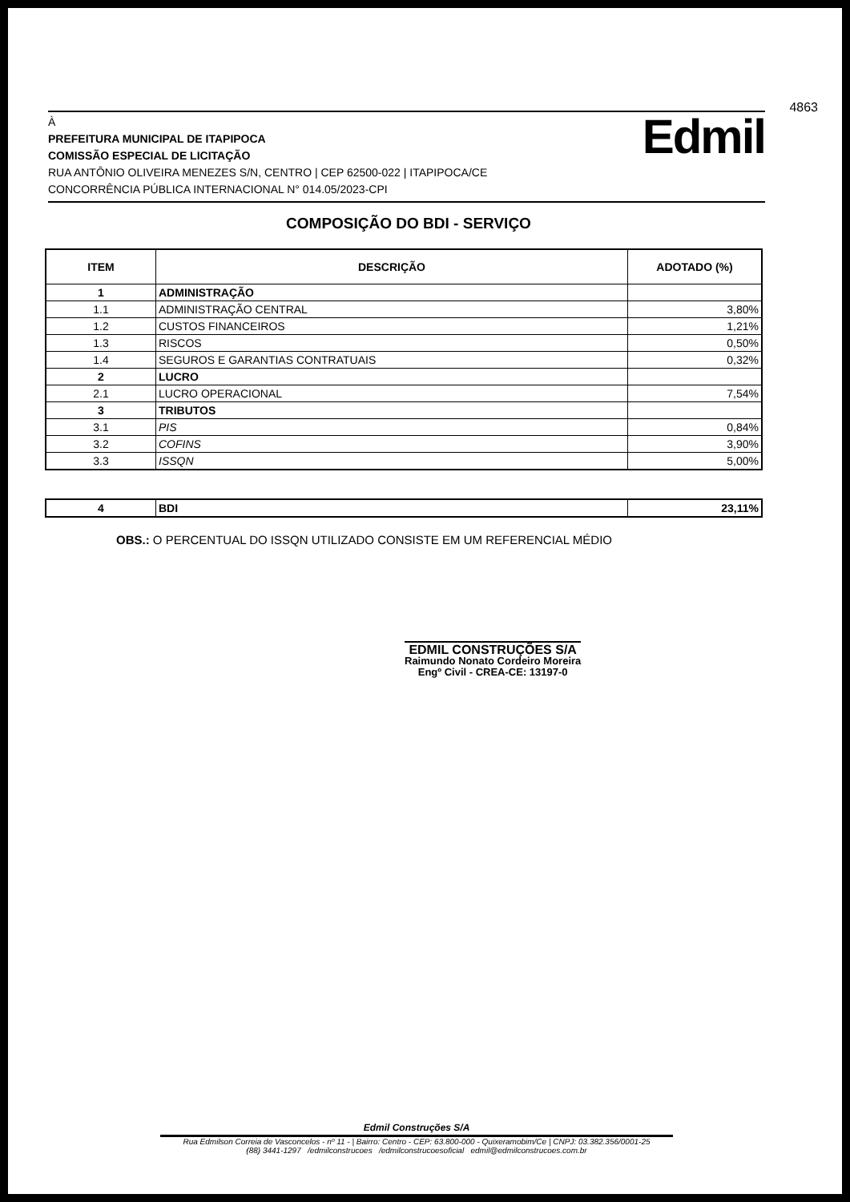4863
À
PREFEITURA MUNICIPAL DE ITAPIPOCA
COMISSÃO ESPECIAL DE LICITAÇÃO
RUA ANTÔNIO OLIVEIRA MENEZES S/N, CENTRO | CEP 62500-022 | ITAPIPOCA/CE
CONCORRÊNCIA PÚBLICA INTERNACIONAL N° 014.05/2023-CPI
Edmil
COMPOSIÇÃO DO BDI - SERVIÇO
| ITEM | DESCRIÇÃO | ADOTADO (%) |
| --- | --- | --- |
| 1 | ADMINISTRAÇÃO | |
| 1.1 | ADMINISTRAÇÃO CENTRAL | 3,80% |
| 1.2 | CUSTOS FINANCEIROS | 1,21% |
| 1.3 | RISCOS | 0,50% |
| 1.4 | SEGUROS E GARANTIAS CONTRATUAIS | 0,32% |
| 2 | LUCRO | |
| 2.1 | LUCRO OPERACIONAL | 7,54% |
| 3 | TRIBUTOS | |
| 3.1 | PIS | 0,84% |
| 3.2 | COFINS | 3,90% |
| 3.3 | ISSQN | 5,00% |
| 4 | BDI | 23,11% |
OBS.: O PERCENTUAL DO ISSQN UTILIZADO CONSISTE EM UM REFERENCIAL MÉDIO
EDMIL CONSTRUÇÕES S/A
Raimundo Nonato Cordeiro Moreira
Engº Civil - CREA-CE: 13197-0
Edmil Construções S/A
Rua Edmilson Correia de Vasconcelos - nº 11 - | Bairro: Centro - CEP: 63.800-000 - Quixeramobim/Ce | CNPJ: 03.382.356/0001-25
(88) 3441-1297 /edmilconstrucoes /edmilconstrucoesoficial edmil@edmilconstrucoes.com.br